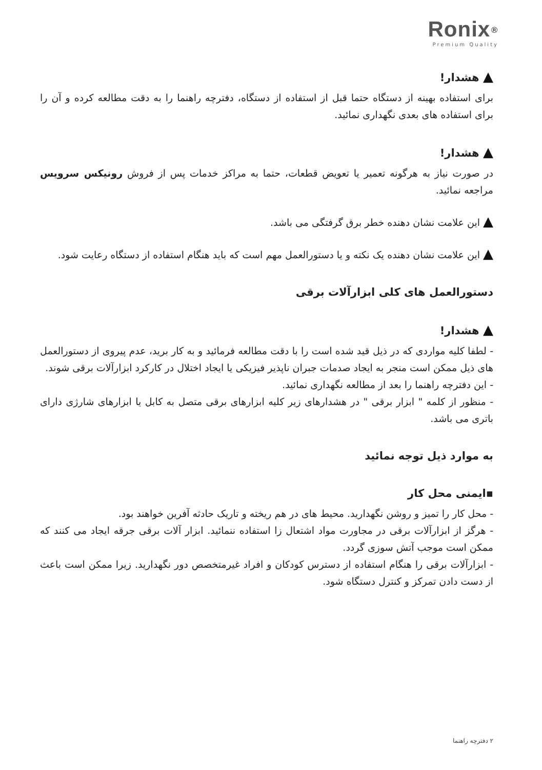Ronix<sup>®</sup>
Premium Quality
▲ هشدار!
برای استفاده بهینه از دستگاه حتما قبل از استفاده از دستگاه، دفترچه راهنما را به دقت مطالعه کرده و آن را برای استفاده های بعدی نگهداری نمائید.
▲ هشدار!
در صورت نیاز به هرگونه تعمیر یا تعویض قطعات، حتما به مراکز خدمات پس از فروش رونیکس سرویس مراجعه نمائید.
▲ این علامت نشان دهنده خطر برق گرفتگی می باشد.
▲ این علامت نشان دهنده یک نکته و یا دستورالعمل مهم است که باید هنگام استفاده از دستگاه رعایت شود.
دستورالعمل های کلی ابزارآلات برقی
▲ هشدار!
- لطفا کلیه مواردی که در ذیل قید شده است را با دقت مطالعه فرمائید و به کار برید، عدم پیروی از دستورالعمل های ذیل ممکن است منجر به ایجاد صدمات جبران ناپذیر فیزیکی یا ایجاد اختلال در کارکرد ابزارآلات برقی شوند.
- این دفترچه راهنما را بعد از مطالعه نگهداری نمائید.
- منظور از کلمه " ابزار برقی " در هشدارهای زیر کلیه ابزارهای برقی متصل به کابل یا ابزارهای شارژی دارای باتری می باشد.
به موارد ذیل توجه نمائید
▪ایمنی محل کار
- محل کار را تمیز و روشن نگهدارید. محیط های در هم ریخته و تاریک حادثه آفرین خواهند بود.
- هرگز از ابزارآلات برقی در مجاورت مواد اشتعال زا استفاده ننمائید. ابزار آلات برقی جرقه ایجاد می کنند که ممکن است موجب آتش سوزی گردد.
- ابزارآلات برقی را هنگام استفاده از دسترس کودکان و افراد غیرمتخصص دور نگهدارید. زیرا ممکن است باعث از دست دادن تمرکز و کنترل دستگاه شود.
۲ دفترچه راهنما